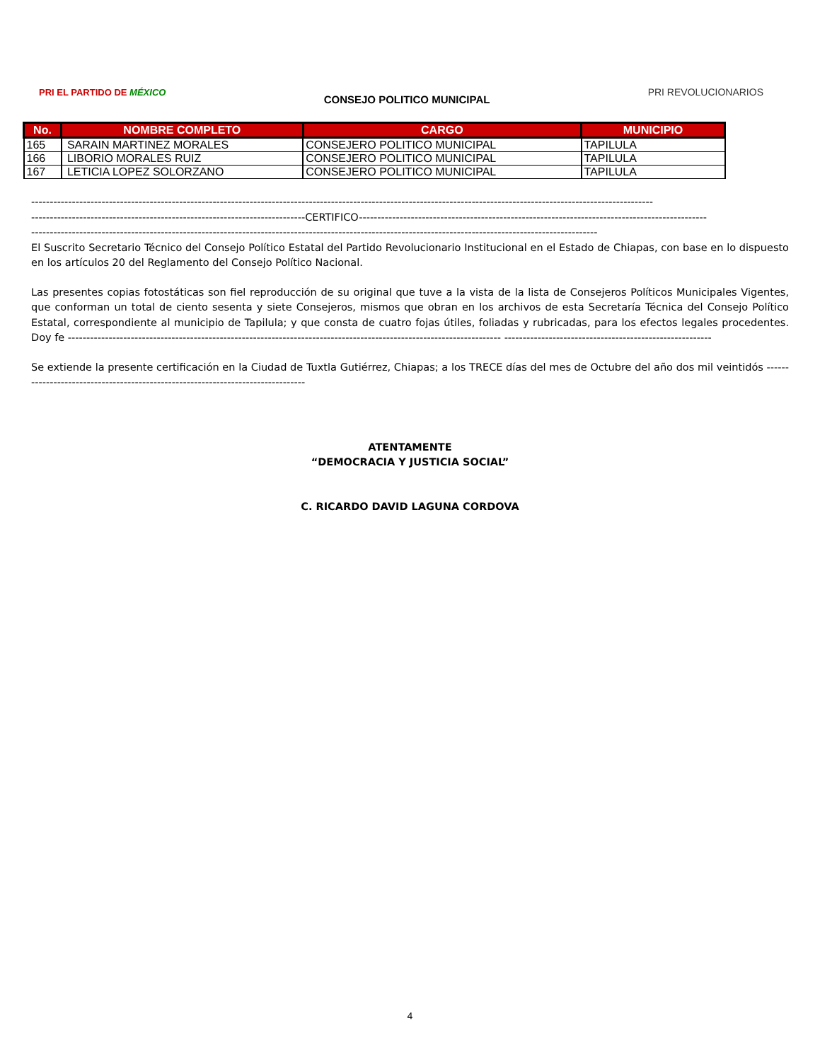PRI EL PARTIDO DE MÉXICO
CONSEJO POLITICO MUNICIPAL
PRI REVOLUCIONARIOS
| No. | NOMBRE COMPLETO | CARGO | MUNICIPIO |
| --- | --- | --- | --- |
| 165 | SARAIN MARTINEZ MORALES | CONSEJERO POLITICO MUNICIPAL | TAPILULA |
| 166 | LIBORIO MORALES RUIZ | CONSEJERO POLITICO MUNICIPAL | TAPILULA |
| 167 | LETICIA LOPEZ SOLORZANO | CONSEJERO POLITICO MUNICIPAL | TAPILULA |
------------------------------------------------------------------------------------------------------------------------------------------------------------------------
--------------------------------------------------------------------------CERTIFICO----------------------------------------------------------------------------------------------
---------------------------------------------------------------------------------------------------------------------------------------------------------
El Suscrito Secretario Técnico del Consejo Político Estatal del Partido Revolucionario Institucional en el Estado de Chiapas, con base en lo dispuesto en los artículos 20 del Reglamento del Consejo Político Nacional.
Las presentes copias fotostáticas son fiel reproducción de su original que tuve a la vista de la lista de Consejeros Políticos Municipales Vigentes, que conforman un total de ciento sesenta y siete Consejeros, mismos que obran en los archivos de esta Secretaría Técnica del Consejo Político Estatal, correspondiente al municipio de Tapilula; y que consta de cuatro fojas útiles, foliadas y rubricadas, para los efectos legales procedentes. Doy fe --------------------------------------------------------------------------------------------------------------------- --------------------------------------------------------
Se extiende la presente certificación en la Ciudad de Tuxtla Gutiérrez, Chiapas; a los TRECE días del mes de Octubre del año dos mil veintidós --------------------------------------------------------------------------------
ATENTAMENTE
“DEMOCRACIA Y JUSTICIA SOCIAL”
C. RICARDO DAVID LAGUNA CORDOVA
4